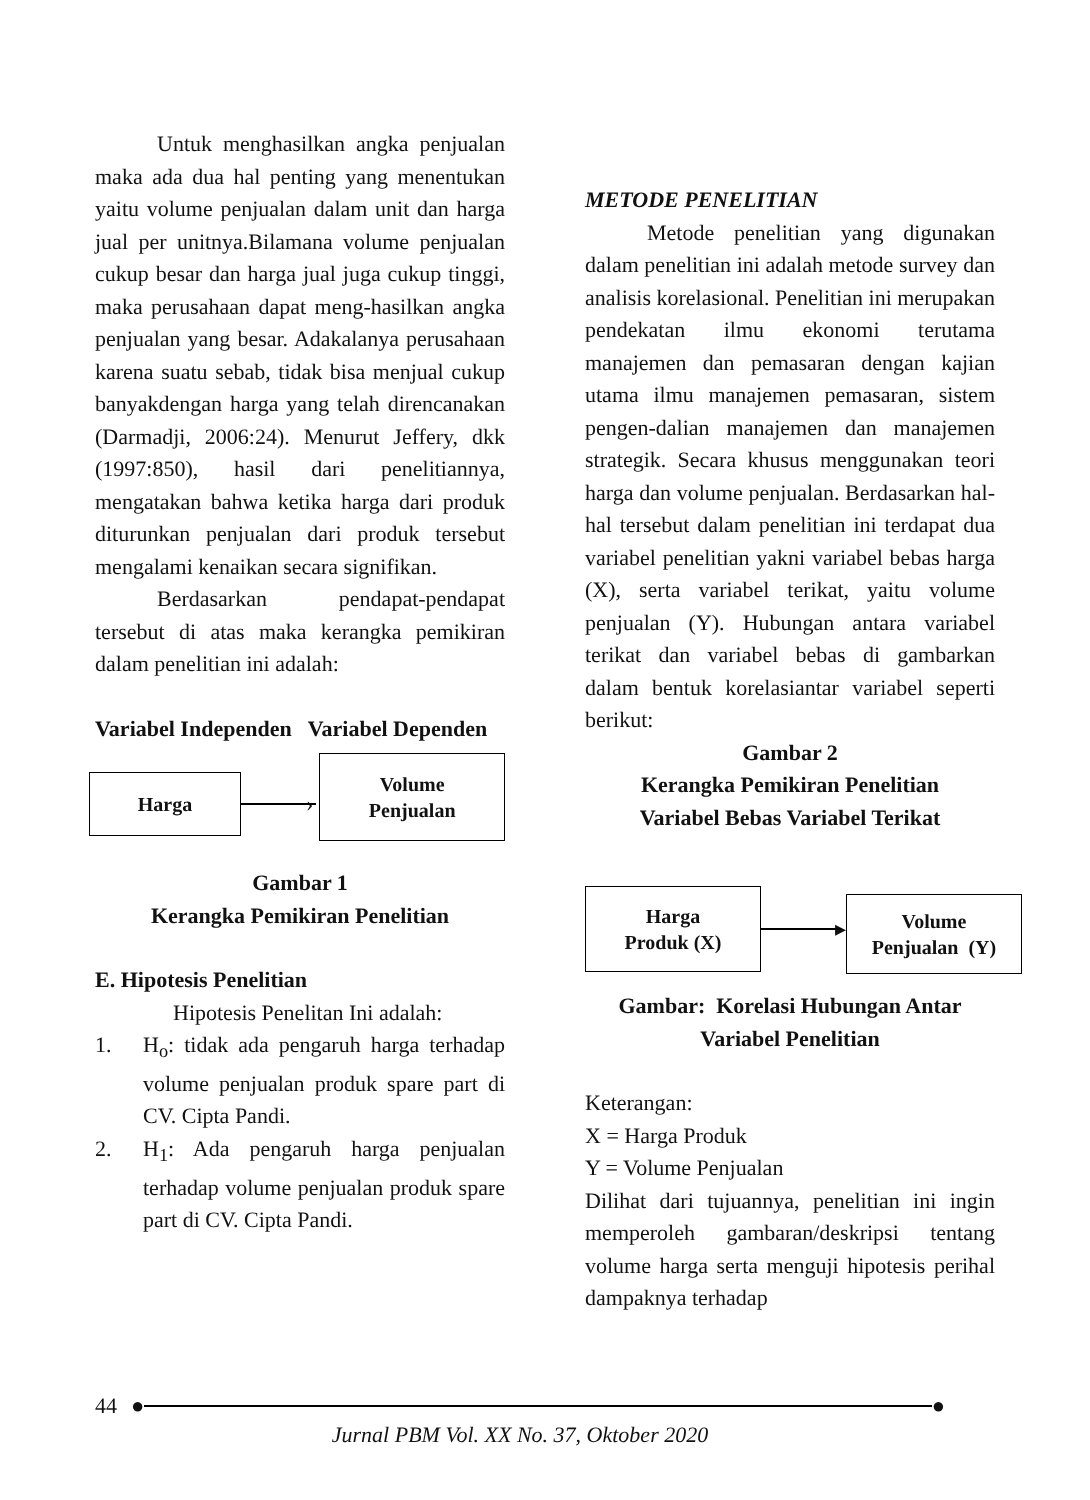Untuk menghasilkan angka penjualan maka ada dua hal penting yang menentukan yaitu volume penjualan dalam unit dan harga jual per unitnya.Bilamana volume penjualan cukup besar dan harga jual juga cukup tinggi, maka perusahaan dapat meng-hasilkan angka penjualan yang besar. Adakalanya perusahaan karena suatu sebab, tidak bisa menjual cukup banyakdengan harga yang telah direncanakan (Darmadji, 2006:24). Menurut Jeffery, dkk (1997:850), hasil dari penelitiannya, mengatakan bahwa ketika harga dari produk diturunkan penjualan dari produk tersebut mengalami kenaikan secara signifikan.
Berdasarkan pendapat-pendapat tersebut di atas maka kerangka pemikiran dalam penelitian ini adalah:
Variabel Independen Variabel Dependen
Harga
›
Volume
Penjualan
Gambar 1
Kerangka Pemikiran Penelitian
E. Hipotesis Penelitian
Hipotesis Penelitan Ini adalah:
1. H<sub>o</sub>: tidak ada pengaruh harga terhadap volume penjualan produk spare part di CV. Cipta Pandi.
2. H<sub>1</sub>: Ada pengaruh harga penjualan terhadap volume penjualan produk spare part di CV. Cipta Pandi.
METODE PENELITIAN
Metode penelitian yang digunakan dalam penelitian ini adalah metode survey dan analisis korelasional. Penelitian ini merupakan pendekatan ilmu ekonomi terutama manajemen dan pemasaran dengan kajian utama ilmu manajemen pemasaran, sistem pengen-dalian manajemen dan manajemen strategik. Secara khusus menggunakan teori harga dan volume penjualan. Berdasarkan hal-hal tersebut dalam penelitian ini terdapat dua variabel penelitian yakni variabel bebas harga (X), serta variabel terikat, yaitu volume penjualan (Y). Hubungan antara variabel terikat dan variabel bebas di gambarkan dalam bentuk korelasiantar variabel seperti berikut:
Gambar 2
Kerangka Pemikiran Penelitian
Variabel Bebas Variabel Terikat
Harga
Produk (X)
▸
Volume
Penjualan (Y)
Gambar: Korelasi Hubungan Antar
Variabel Penelitian
Keterangan:
X = Harga Produk
Y = Volume Penjualan
Dilihat dari tujuannya, penelitian ini ingin memperoleh gambaran/deskripsi tentang volume harga serta menguji hipotesis perihal dampaknya terhadap
44 ● ●
Jurnal PBM Vol. XX No. 37, Oktober 2020